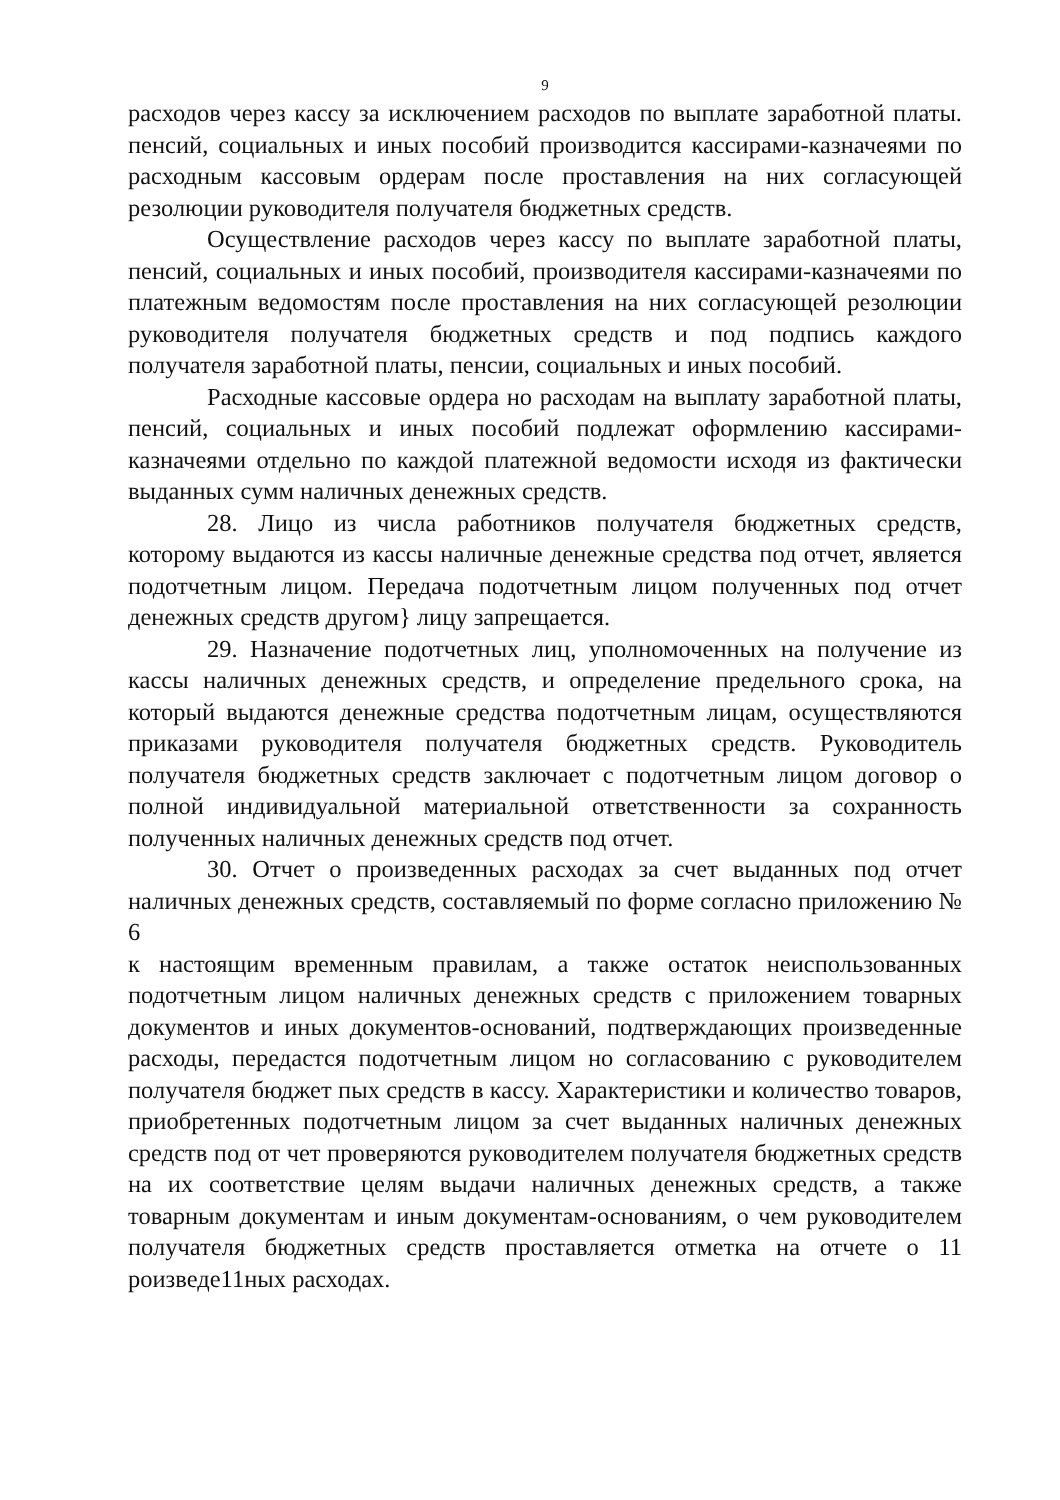9
расходов через кассу за исключением расходов по выплате заработной платы. пенсий, социальных и иных пособий производится кассирами-казначеями по расходным кассовым ордерам после проставления на них согласующей резолюции руководителя получателя бюджетных средств.
Осуществление расходов через кассу по выплате заработной платы, пенсий, социальных и иных пособий, производителя кассирами-казначеями по платежным ведомостям после проставления на них согласующей резолюции руководителя получателя бюджетных средств и под подпись каждого получателя заработной платы, пенсии, социальных и иных пособий.
Расходные кассовые ордера но расходам на выплату заработной платы, пенсий, социальных и иных пособий подлежат оформлению кассирами-казначеями отдельно по каждой платежной ведомости исходя из фактически выданных сумм наличных денежных средств.
28. Лицо из числа работников получателя бюджетных средств, которому выдаются из кассы наличные денежные средства под отчет, является подотчетным лицом. Передача подотчетным лицом полученных под отчет денежных средств другом} лицу запрещается.
29. Назначение подотчетных лиц, уполномоченных на получение из кассы наличных денежных средств, и определение предельного срока, на который выдаются денежные средства подотчетным лицам, осуществляются приказами руководителя получателя бюджетных средств. Руководитель получателя бюджетных средств заключает с подотчетным лицом договор о полной индивидуальной материальной ответственности за сохранность полученных наличных денежных средств под отчет.
30. Отчет о произведенных расходах за счет выданных под отчет наличных денежных средств, составляемый по форме согласно приложению № 6
к настоящим временным правилам, а также остаток неиспользованных подотчетным лицом наличных денежных средств с приложением товарных документов и иных документов-оснований, подтверждающих произведенные расходы, передастся подотчетным лицом но согласованию с руководителем получателя бюджет пых средств в кассу. Характеристики и количество товаров, приобретенных подотчетным лицом за счет выданных наличных денежных средств под от чет проверяются руководителем получателя бюджетных средств на их соответствие целям выдачи наличных денежных средств, а также товарным документам и иным документам-основаниям, о чем руководителем получателя бюджетных средств проставляется отметка на отчете о 11 роизведе11ных расходах.